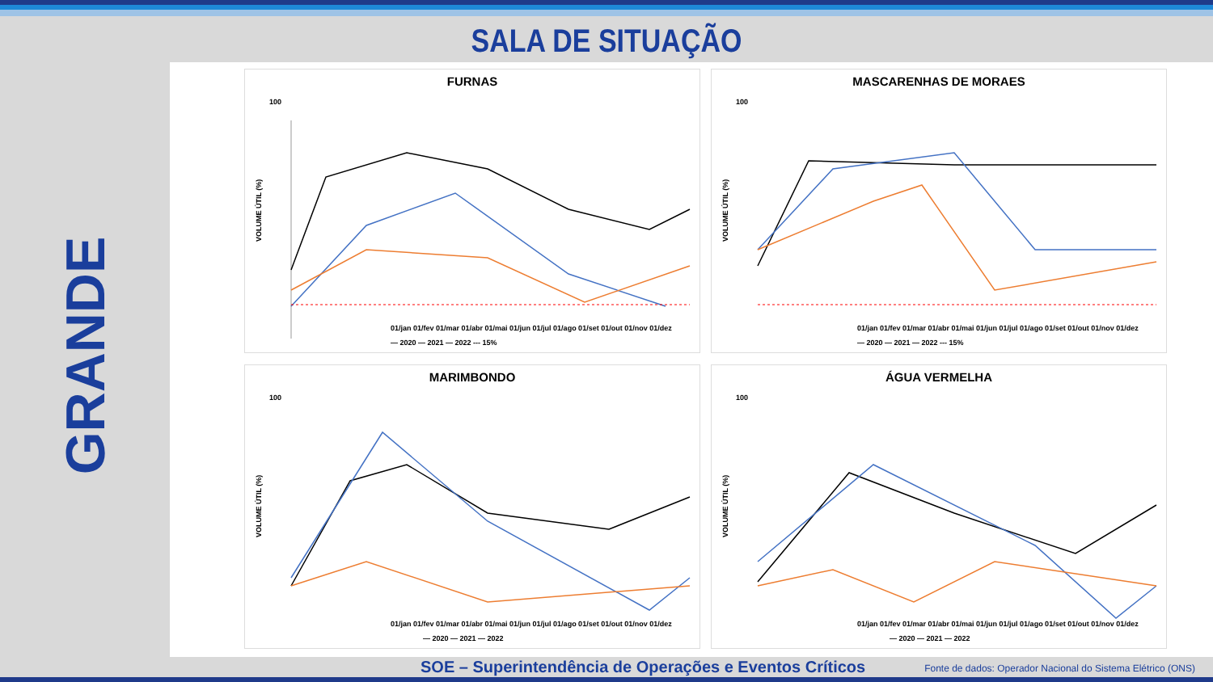SALA DE SITUAÇÃO
GRANDE
FURNAS
100
VOLUME ÚTIL (%)
01/jan 01/fev 01/mar 01/abr 01/mai 01/jun 01/jul 01/ago 01/set 01/out 01/nov 01/dez
— 2020 — 2021 — 2022 --- 15%
MASCARENHAS DE MORAES
100
VOLUME ÚTIL (%)
01/jan 01/fev 01/mar 01/abr 01/mai 01/jun 01/jul 01/ago 01/set 01/out 01/nov 01/dez
— 2020 — 2021 — 2022 --- 15%
MARIMBONDO
100
VOLUME ÚTIL (%)
01/jan 01/fev 01/mar 01/abr 01/mai 01/jun 01/jul 01/ago 01/set 01/out 01/nov 01/dez
— 2020 — 2021 — 2022
ÁGUA VERMELHA
100
VOLUME ÚTIL (%)
01/jan 01/fev 01/mar 01/abr 01/mai 01/jun 01/jul 01/ago 01/set 01/out 01/nov 01/dez
— 2020 — 2021 — 2022
SOE – Superintendência de Operações e Eventos Críticos Fonte de dados: Operador Nacional do Sistema Elétrico (ONS)